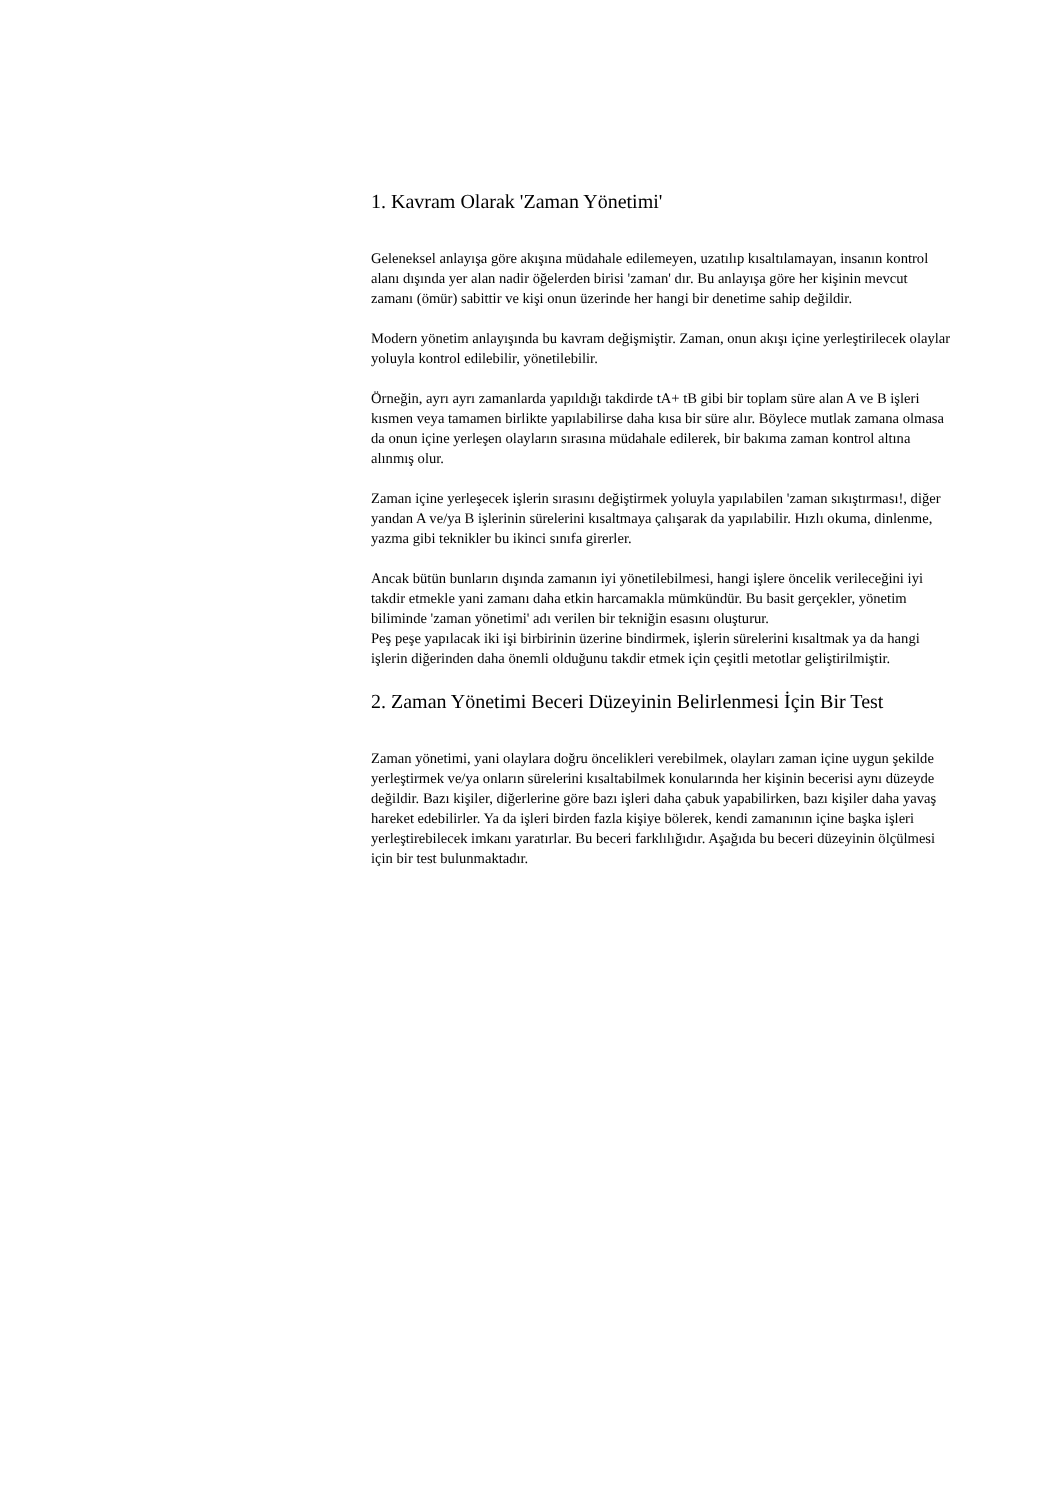1. Kavram Olarak 'Zaman Yönetimi'
Geleneksel anlayışa göre akışına müdahale edilemeyen, uzatılıp kısaltılamayan, insanın kontrol alanı dışında yer alan nadir öğelerden birisi 'zaman' dır. Bu anlayışa göre her kişinin mevcut zamanı (ömür) sabittir ve kişi onun üzerinde her hangi bir denetime sahip değildir.
Modern yönetim anlayışında bu kavram değişmiştir. Zaman, onun akışı içine yerleştirilecek olaylar yoluyla kontrol edilebilir, yönetilebilir.
Örneğin, ayrı ayrı zamanlarda yapıldığı takdirde tA+ tB gibi bir toplam süre alan A ve B işleri kısmen veya tamamen birlikte yapılabilirse daha kısa bir süre alır. Böylece mutlak zamana olmasa da onun içine yerleşen olayların sırasına müdahale edilerek, bir bakıma zaman kontrol altına alınmış olur.
Zaman içine yerleşecek işlerin sırasını değiştirmek yoluyla yapılabilen 'zaman sıkıştırması!, diğer yandan A ve/ya B işlerinin sürelerini kısaltmaya çalışarak da yapılabilir. Hızlı okuma, dinlenme, yazma gibi teknikler bu ikinci sınıfa girerler.
Ancak bütün bunların dışında zamanın iyi yönetilebilmesi, hangi işlere öncelik verileceğini iyi takdir etmekle yani zamanı daha etkin harcamakla mümkündür. Bu basit gerçekler, yönetim biliminde 'zaman yönetimi' adı verilen bir tekniğin esasını oluşturur.
Peş peşe yapılacak iki işi birbirinin üzerine bindirmek, işlerin sürelerini kısaltmak ya da hangi işlerin diğerinden daha önemli olduğunu takdir etmek için çeşitli metotlar geliştirilmiştir.
2. Zaman Yönetimi Beceri Düzeyinin Belirlenmesi İçin Bir Test
Zaman yönetimi, yani olaylara doğru öncelikleri verebilmek, olayları zaman içine uygun şekilde yerleştirmek ve/ya onların sürelerini kısaltabilmek konularında her kişinin becerisi aynı düzeyde değildir. Bazı kişiler, diğerlerine göre bazı işleri daha çabuk yapabilirken, bazı kişiler daha yavaş hareket edebilirler. Ya da işleri birden fazla kişiye bölerek, kendi zamanının içine başka işleri yerleştirebilecek imkanı yaratırlar. Bu beceri farklılığıdır. Aşağıda bu beceri düzeyinin ölçülmesi için bir test bulunmaktadır.